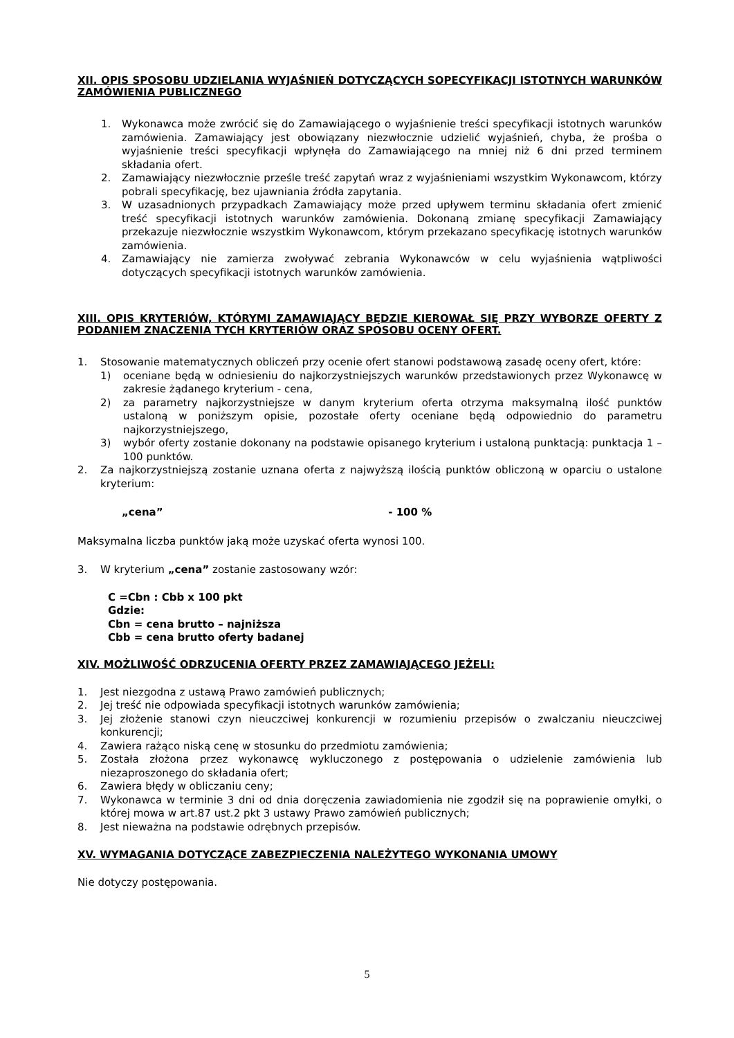XII. OPIS SPOSOBU UDZIELANIA WYJAŚNIEŃ DOTYCZĄCYCH SOPECYFIKACJI ISTOTNYCH WARUNKÓW ZAMÓWIENIA PUBLICZNEGO
1. Wykonawca może zwrócić się do Zamawiającego o wyjaśnienie treści specyfikacji istotnych warunków zamówienia. Zamawiający jest obowiązany niezwłocznie udzielić wyjaśnień, chyba, że prośba o wyjaśnienie treści specyfikacji wpłynęła do Zamawiającego na mniej niż 6 dni przed terminem składania ofert.
2. Zamawiający niezwłocznie prześle treść zapytań wraz z wyjaśnieniami wszystkim Wykonawcom, którzy pobrali specyfikację, bez ujawniania źródła zapytania.
3. W uzasadnionych przypadkach Zamawiający może przed upływem terminu składania ofert zmienić treść specyfikacji istotnych warunków zamówienia. Dokonaną zmianę specyfikacji Zamawiający przekazuje niezwłocznie wszystkim Wykonawcom, którym przekazano specyfikację istotnych warunków zamówienia.
4. Zamawiający nie zamierza zwoływać zebrania Wykonawców w celu wyjaśnienia wątpliwości dotyczących specyfikacji istotnych warunków zamówienia.
XIII. OPIS KRYTERIÓW, KTÓRYMI ZAMAWIAJĄCY BĘDZIE KIEROWAŁ SIĘ PRZY WYBORZE OFERTY Z PODANIEM ZNACZENIA TYCH KRYTERIÓW ORAZ SPOSOBU OCENY OFERT.
1. Stosowanie matematycznych obliczeń przy ocenie ofert stanowi podstawową zasadę oceny ofert, które:
1) oceniane będą w odniesieniu do najkorzystniejszych warunków przedstawionych przez Wykonawcę w zakresie żądanego kryterium - cena,
2) za parametry najkorzystniejsze w danym kryterium oferta otrzyma maksymalną ilość punktów ustaloną w poniższym opisie, pozostałe oferty oceniane będą odpowiednio do parametru najkorzystniejszego,
3) wybór oferty zostanie dokonany na podstawie opisanego kryterium i ustaloną punktacją: punktacja 1 – 100 punktów.
2. Za najkorzystniejszą zostanie uznana oferta z najwyższą ilością punktów obliczoną w oparciu o ustalone kryterium:
„cena” - 100 %
Maksymalna liczba punktów jaką może uzyskać oferta wynosi 100.
3. W kryterium „cena” zostanie zastosowany wzór:
C =Cbn : Cbb x 100 pkt
Gdzie:
Cbn = cena brutto – najniższa
Cbb = cena brutto oferty badanej
XIV. MOŻLIWOŚĆ ODRZUCENIA OFERTY PRZEZ ZAMAWIAJĄCEGO JEŻELI:
1. Jest niezgodna z ustawą Prawo zamówień publicznych;
2. Jej treść nie odpowiada specyfikacji istotnych warunków zamówienia;
3. Jej złożenie stanowi czyn nieuczciwej konkurencji w rozumieniu przepisów o zwalczaniu nieuczciwej konkurencji;
4. Zawiera rażąco niską cenę w stosunku do przedmiotu zamówienia;
5. Została złożona przez wykonawcę wykluczonego z postępowania o udzielenie zamówienia lub niezaproszonego do składania ofert;
6. Zawiera błędy w obliczaniu ceny;
7. Wykonawca w terminie 3 dni od dnia doręczenia zawiadomienia nie zgodził się na poprawienie omyłki, o której mowa w art.87 ust.2 pkt 3 ustawy Prawo zamówień publicznych;
8. Jest nieważna na podstawie odrębnych przepisów.
XV. WYMAGANIA DOTYCZĄCE ZABEZPIECZENIA NALEŻYTEGO WYKONANIA UMOWY
Nie dotyczy postępowania.
5